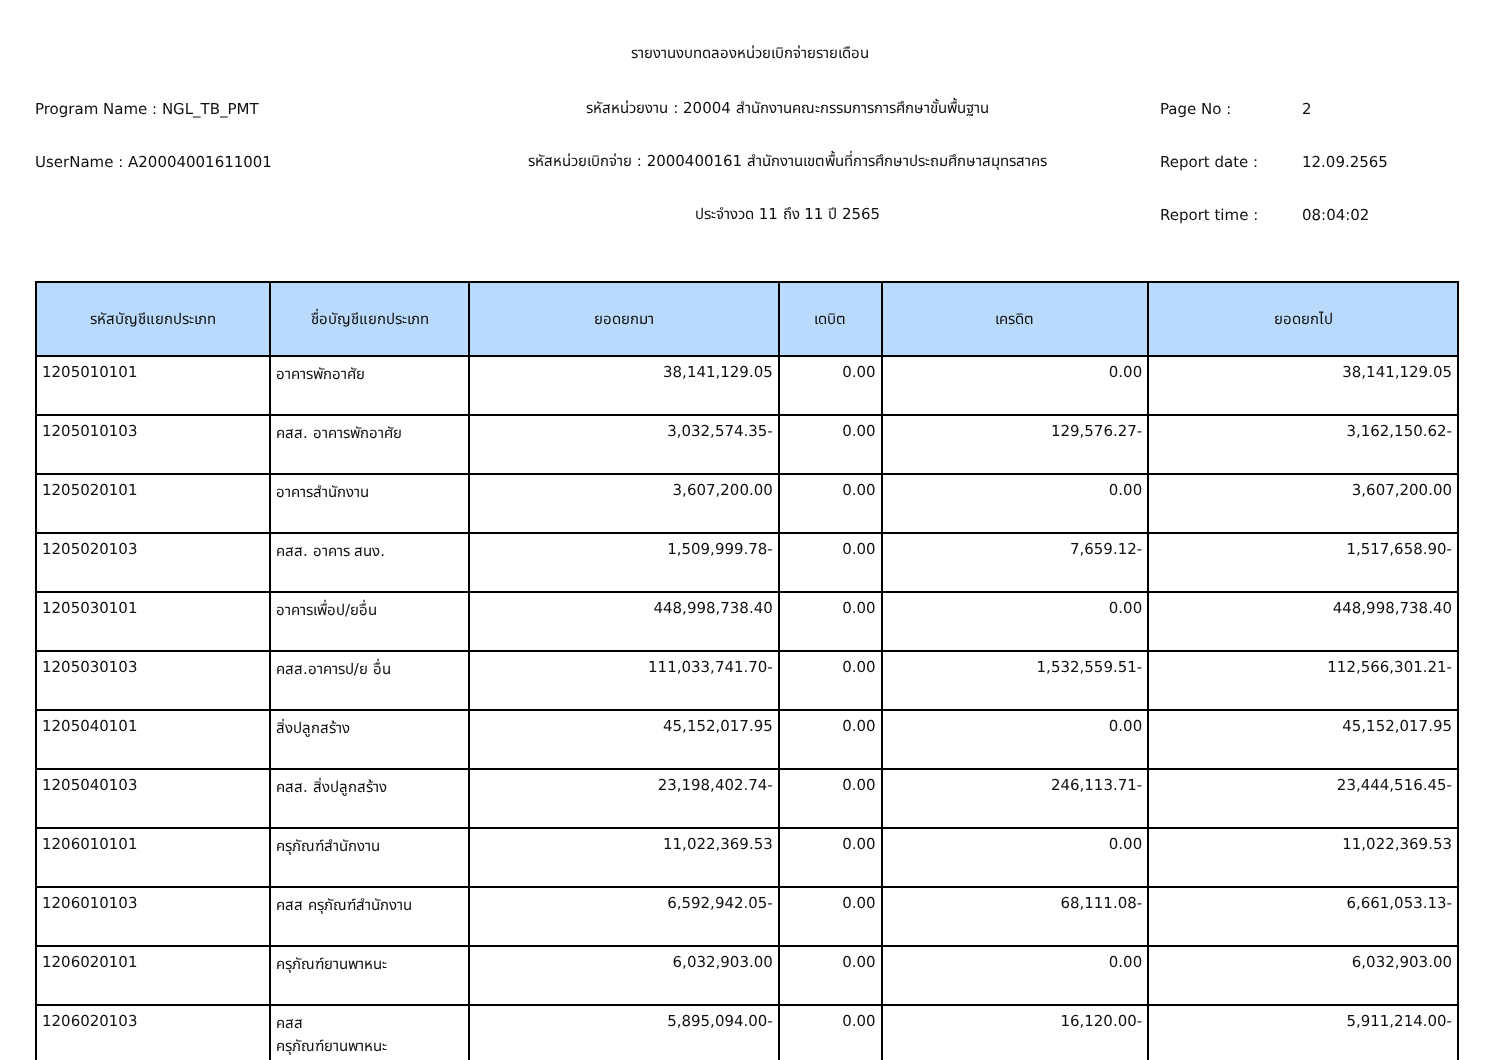รายงานงบทดลองหน่วยเบิกจ่ายรายเดือน
Program Name : NGL_TB_PMT รหัสหน่วยงาน : 20004 สำนักงานคณะกรรมการการศึกษาขั้นพื้นฐาน Page No : 2
UserName : A20004001611001 รหัสหน่วยเบิกจ่าย : 2000400161 สำนักงานเขตพื้นที่การศึกษาประถมศึกษาสมุทรสาคร Report date : 12.09.2565
ประจำงวด 11 ถึง 11 ปี 2565 Report time : 08:04:02
| รหัสบัญชีแยกประเภท | ชื่อบัญชีแยกประเภท | ยอดยกมา | เดบิต | เครดิต | ยอดยกไป |
| --- | --- | --- | --- | --- | --- |
| 1205010101 | อาคารพักอาศัย | 38,141,129.05 | 0.00 | 0.00 | 38,141,129.05 |
| 1205010103 | คสส. อาคารพักอาศัย | 3,032,574.35- | 0.00 | 129,576.27- | 3,162,150.62- |
| 1205020101 | อาคารสำนักงาน | 3,607,200.00 | 0.00 | 0.00 | 3,607,200.00 |
| 1205020103 | คสส. อาคาร สนง. | 1,509,999.78- | 0.00 | 7,659.12- | 1,517,658.90- |
| 1205030101 | อาคารเพื่อป/ยอื่น | 448,998,738.40 | 0.00 | 0.00 | 448,998,738.40 |
| 1205030103 | คสส.อาคารป/ย อื่น | 111,033,741.70- | 0.00 | 1,532,559.51- | 112,566,301.21- |
| 1205040101 | สิ่งปลูกสร้าง | 45,152,017.95 | 0.00 | 0.00 | 45,152,017.95 |
| 1205040103 | คสส. สิ่งปลูกสร้าง | 23,198,402.74- | 0.00 | 246,113.71- | 23,444,516.45- |
| 1206010101 | ครุภัณฑ์สำนักงาน | 11,022,369.53 | 0.00 | 0.00 | 11,022,369.53 |
| 1206010103 | คสส ครุภัณฑ์สำนักงาน | 6,592,942.05- | 0.00 | 68,111.08- | 6,661,053.13- |
| 1206020101 | ครุภัณฑ์ยานพาหนะ | 6,032,903.00 | 0.00 | 0.00 | 6,032,903.00 |
| 1206020103 | คสส ครุภัณฑ์ยานพาหนะ | 5,895,094.00- | 0.00 | 16,120.00- | 5,911,214.00- |